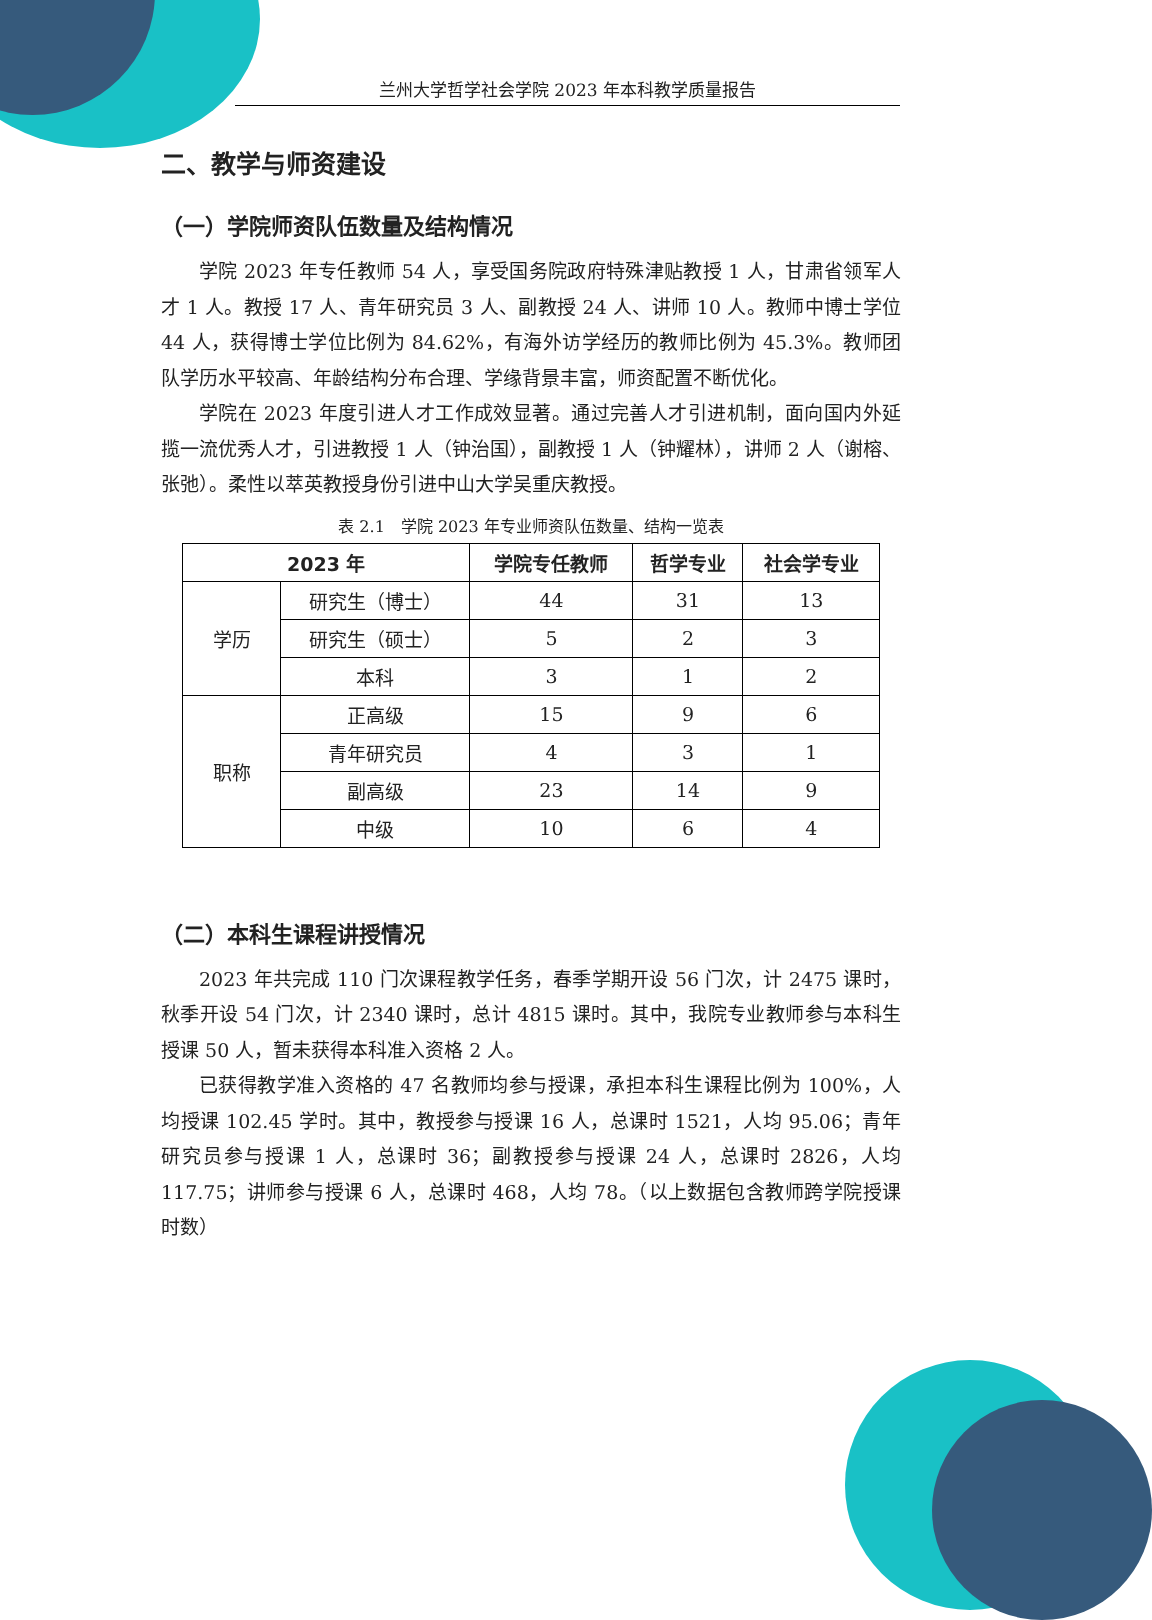兰州大学哲学社会学院 2023 年本科教学质量报告
二、教学与师资建设
（一）学院师资队伍数量及结构情况
学院 2023 年专任教师 54 人，享受国务院政府特殊津贴教授 1 人，甘肃省领军人才 1 人。教授 17 人、青年研究员 3 人、副教授 24 人、讲师 10 人。教师中博士学位 44 人，获得博士学位比例为 84.62%，有海外访学经历的教师比例为 45.3%。教师团队学历水平较高、年龄结构分布合理、学缘背景丰富，师资配置不断优化。
学院在 2023 年度引进人才工作成效显著。通过完善人才引进机制，面向国内外延揽一流优秀人才，引进教授 1 人（钟治国），副教授 1 人（钟耀林），讲师 2 人（谢榕、张弛）。柔性以萃英教授身份引进中山大学吴重庆教授。
表 2.1　学院 2023 年专业师资队伍数量、结构一览表
| 2023 年 | | 学院专任教师 | 哲学专业 | 社会学专业 |
| --- | --- | --- | --- | --- |
| 学历 | 研究生（博士） | 44 | 31 | 13 |
| | 研究生（硕士） | 5 | 2 | 3 |
| | 本科 | 3 | 1 | 2 |
| 职称 | 正高级 | 15 | 9 | 6 |
| | 青年研究员 | 4 | 3 | 1 |
| | 副高级 | 23 | 14 | 9 |
| | 中级 | 10 | 6 | 4 |
（二）本科生课程讲授情况
2023 年共完成 110 门次课程教学任务，春季学期开设 56 门次，计 2475 课时，秋季开设 54 门次，计 2340 课时，总计 4815 课时。其中，我院专业教师参与本科生授课 50 人，暂未获得本科准入资格 2 人。
已获得教学准入资格的 47 名教师均参与授课，承担本科生课程比例为 100%，人均授课 102.45 学时。其中，教授参与授课 16 人，总课时 1521，人均 95.06；青年研究员参与授课 1 人，总课时 36；副教授参与授课 24 人，总课时 2826，人均 117.75；讲师参与授课 6 人，总课时 468，人均 78。（以上数据包含教师跨学院授课时数）